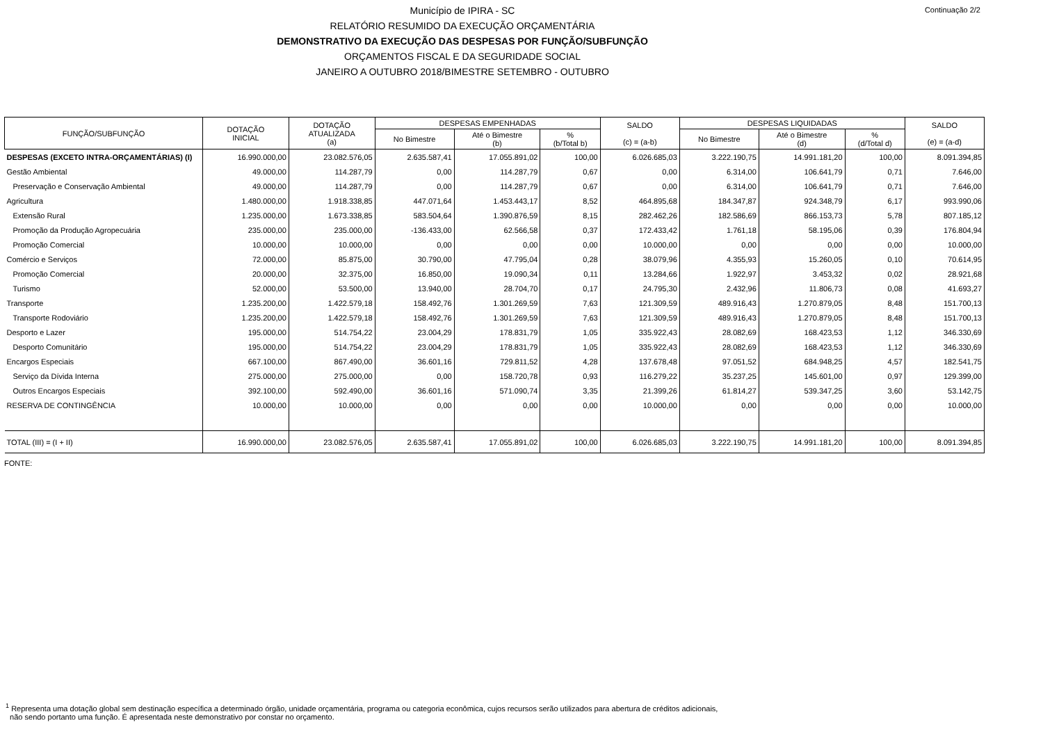Continuação 2/2
Município de IPIRA - SC
RELATÓRIO RESUMIDO DA EXECUÇÃO ORÇAMENTÁRIA
DEMONSTRATIVO DA EXECUÇÃO DAS DESPESAS POR FUNÇÃO/SUBFUNÇÃO
ORÇAMENTOS FISCAL E DA SEGURIDADE SOCIAL
JANEIRO A OUTUBRO 2018/BIMESTRE SETEMBRO - OUTUBRO
| FUNÇÃO/SUBFUNÇÃO | DOTAÇÃO INICIAL | DOTAÇÃO ATUALIZADA (a) | DESPESAS EMPENHADAS | | | SALDO (c) = (a-b) | DESPESAS LIQUIDADAS | | | SALDO (e) = (a-d) |
| --- | --- | --- | --- | --- | --- | --- | --- | --- | --- | --- |
| | | | No Bimestre | Até o Bimestre (b) | % (b/Total b) | | No Bimestre | Até o Bimestre (d) | % (d/Total d) | |
| DESPESAS (EXCETO INTRA-ORÇAMENTÁRIAS) (I) | 16.990.000,00 | 23.082.576,05 | 2.635.587,41 | 17.055.891,02 | 100,00 | 6.026.685,03 | 3.222.190,75 | 14.991.181,20 | 100,00 | 8.091.394,85 |
| Gestão Ambiental | 49.000,00 | 114.287,79 | 0,00 | 114.287,79 | 0,67 | 0,00 | 6.314,00 | 106.641,79 | 0,71 | 7.646,00 |
| Preservação e Conservação Ambiental | 49.000,00 | 114.287,79 | 0,00 | 114.287,79 | 0,67 | 0,00 | 6.314,00 | 106.641,79 | 0,71 | 7.646,00 |
| Agricultura | 1.480.000,00 | 1.918.338,85 | 447.071,64 | 1.453.443,17 | 8,52 | 464.895,68 | 184.347,87 | 924.348,79 | 6,17 | 993.990,06 |
| Extensão Rural | 1.235.000,00 | 1.673.338,85 | 583.504,64 | 1.390.876,59 | 8,15 | 282.462,26 | 182.586,69 | 866.153,73 | 5,78 | 807.185,12 |
| Promoção da Produção Agropecuária | 235.000,00 | 235.000,00 | -136.433,00 | 62.566,58 | 0,37 | 172.433,42 | 1.761,18 | 58.195,06 | 0,39 | 176.804,94 |
| Promoção Comercial | 10.000,00 | 10.000,00 | 0,00 | 0,00 | 0,00 | 10.000,00 | 0,00 | 0,00 | 0,00 | 10.000,00 |
| Comércio e Serviços | 72.000,00 | 85.875,00 | 30.790,00 | 47.795,04 | 0,28 | 38.079,96 | 4.355,93 | 15.260,05 | 0,10 | 70.614,95 |
| Promoção Comercial | 20.000,00 | 32.375,00 | 16.850,00 | 19.090,34 | 0,11 | 13.284,66 | 1.922,97 | 3.453,32 | 0,02 | 28.921,68 |
| Turismo | 52.000,00 | 53.500,00 | 13.940,00 | 28.704,70 | 0,17 | 24.795,30 | 2.432,96 | 11.806,73 | 0,08 | 41.693,27 |
| Transporte | 1.235.200,00 | 1.422.579,18 | 158.492,76 | 1.301.269,59 | 7,63 | 121.309,59 | 489.916,43 | 1.270.879,05 | 8,48 | 151.700,13 |
| Transporte Rodoviário | 1.235.200,00 | 1.422.579,18 | 158.492,76 | 1.301.269,59 | 7,63 | 121.309,59 | 489.916,43 | 1.270.879,05 | 8,48 | 151.700,13 |
| Desporto e Lazer | 195.000,00 | 514.754,22 | 23.004,29 | 178.831,79 | 1,05 | 335.922,43 | 28.082,69 | 168.423,53 | 1,12 | 346.330,69 |
| Desporto Comunitário | 195.000,00 | 514.754,22 | 23.004,29 | 178.831,79 | 1,05 | 335.922,43 | 28.082,69 | 168.423,53 | 1,12 | 346.330,69 |
| Encargos Especiais | 667.100,00 | 867.490,00 | 36.601,16 | 729.811,52 | 4,28 | 137.678,48 | 97.051,52 | 684.948,25 | 4,57 | 182.541,75 |
| Serviço da Dívida Interna | 275.000,00 | 275.000,00 | 0,00 | 158.720,78 | 0,93 | 116.279,22 | 35.237,25 | 145.601,00 | 0,97 | 129.399,00 |
| Outros Encargos Especiais | 392.100,00 | 592.490,00 | 36.601,16 | 571.090,74 | 3,35 | 21.399,26 | 61.814,27 | 539.347,25 | 3,60 | 53.142,75 |
| RESERVA DE CONTINGÊNCIA | 10.000,00 | 10.000,00 | 0,00 | 0,00 | 0,00 | 10.000,00 | 0,00 | 0,00 | 0,00 | 10.000,00 |
| TOTAL (III) = (I + II) | 16.990.000,00 | 23.082.576,05 | 2.635.587,41 | 17.055.891,02 | 100,00 | 6.026.685,03 | 3.222.190,75 | 14.991.181,20 | 100,00 | 8.091.394,85 |
FONTE:
<sup>1</sup> Representa uma dotação global sem destinação específica a determinado órgão, unidade orçamentária, programa ou categoria econômica, cujos recursos serão utilizados para abertura de créditos adicionais,
não sendo portanto uma função. É apresentada neste demonstrativo por constar no orçamento.